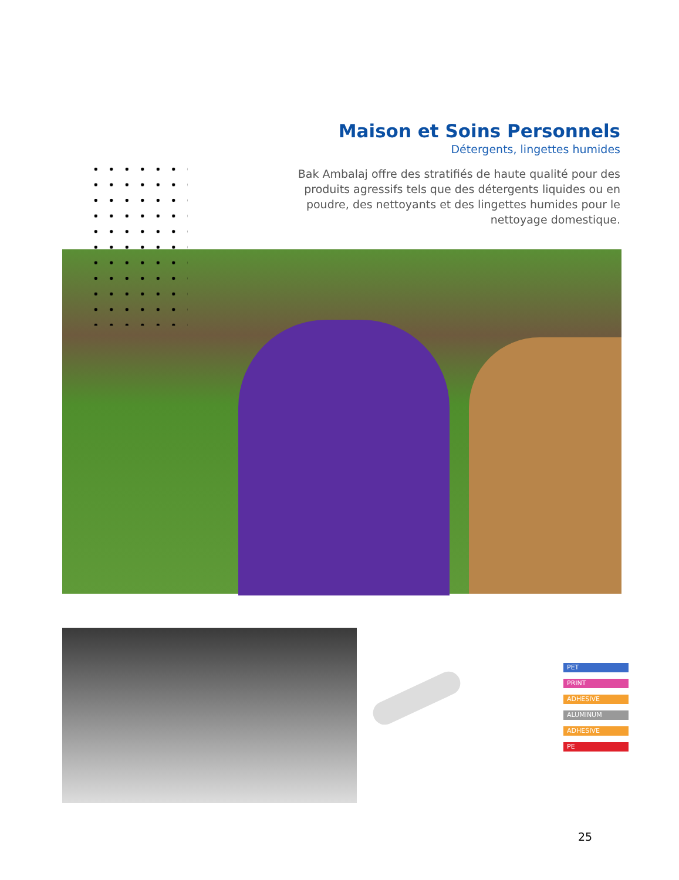Maison et Soins Personnels
Détergents, lingettes humides
Bak Ambalaj offre des stratifiés de haute qualité pour des produits agressifs tels que des détergents liquides ou en poudre, des nettoyants et des lingettes humides pour le nettoyage domestique.
PET
PRINT
ADHESIVE
ALUMINUM
ADHESIVE
PE
25